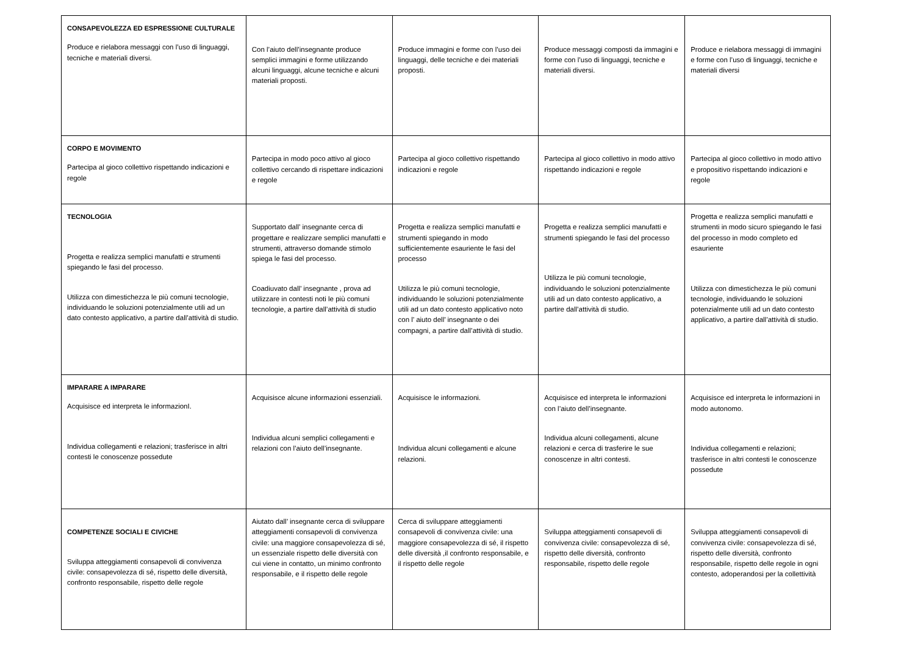| CONSAPEVOLEZZA ED ESPRESSIONE CULTURALE Produce e rielabora messaggi con l’uso di linguaggi, tecniche e materiali diversi. | Con l’aiuto dell’insegnante produce semplici immagini e forme utilizzando alcuni linguaggi, alcune tecniche e alcuni materiali proposti. | Produce immagini e forme con l’uso dei linguaggi, delle tecniche e dei materiali proposti. | Produce messaggi composti da immagini e forme con l’uso di linguaggi, tecniche e materiali diversi. | Produce e rielabora messaggi di immagini e forme con l’uso di linguaggi, tecniche e materiali diversi |
| CORPO E MOVIMENTO Partecipa al gioco collettivo rispettando indicazioni e regole | Partecipa in modo poco attivo al gioco collettivo cercando di rispettare indicazioni e regole | Partecipa al gioco collettivo rispettando indicazioni e regole | Partecipa al gioco collettivo in modo attivo rispettando indicazioni e regole | Partecipa al gioco collettivo in modo attivo e propositivo rispettando indicazioni e regole |
| TECNOLOGIA Progetta e realizza semplici manufatti e strumenti spiegando le fasi del processo. Utilizza con dimestichezza le più comuni tecnologie, individuando le soluzioni potenzialmente utili ad un dato contesto applicativo, a partire dall’attività di studio. | Supportato dall’ insegnante cerca di progettare e realizzare semplici manufatti e strumenti, attraverso domande stimolo spiega le fasi del processo. Coadiuvato dall’ insegnante , prova ad utilizzare in contesti noti le più comuni tecnologie, a partire dall’attività di studio | Progetta e realizza semplici manufatti e strumenti spiegando in modo sufficientemente esauriente le fasi del processo Utilizza le più comuni tecnologie, individuando le soluzioni potenzialmente utili ad un dato contesto applicativo noto con l’ aiuto dell’ insegnante o dei compagni, a partire dall’attività di studio. | Progetta e realizza semplici manufatti e strumenti spiegando le fasi del processo Utilizza le più comuni tecnologie, individuando le soluzioni potenzialmente utili ad un dato contesto applicativo, a partire dall’attività di studio. | Progetta e realizza semplici manufatti e strumenti in modo sicuro spiegando le fasi del processo in modo completo ed esauriente Utilizza con dimestichezza le più comuni tecnologie, individuando le soluzioni potenzialmente utili ad un dato contesto applicativo, a partire dall’attività di studio. |
| IMPARARE A IMPARARE Acquisisce ed interpreta le informazionI. Individua collegamenti e relazioni; trasferisce in altri contesti le conoscenze possedute | Acquisisce alcune informazioni essenziali. Individua alcuni semplici collegamenti e relazioni con l’aiuto dell’insegnante. | Acquisisce le informazioni. Individua alcuni collegamenti e alcune relazioni. | Acquisisce ed interpreta le informazioni con l’aiuto dell’insegnante. Individua alcuni collegamenti, alcune relazioni e cerca di trasferire le sue conoscenze in altri contesti. | Acquisisce ed interpreta le informazioni in modo autonomo. Individua collegamenti e relazioni; trasferisce in altri contesti le conoscenze possedute |
| COMPETENZE SOCIALI E CIVICHE Sviluppa atteggiamenti consapevoli di convivenza civile: consapevolezza di sé, rispetto delle diversità, confronto responsabile, rispetto delle regole | Aiutato dall’ insegnante cerca di sviluppare atteggiamenti consapevoli di convivenza civile: una maggiore consapevolezza di sé, un essenziale rispetto delle diversità con cui viene in contatto, un minimo confronto responsabile, e il rispetto delle regole | Cerca di sviluppare atteggiamenti consapevoli di convivenza civile: una maggiore consapevolezza di sé, il rispetto delle diversità ,il confronto responsabile, e il rispetto delle regole | Sviluppa atteggiamenti consapevoli di convivenza civile: consapevolezza di sé, rispetto delle diversità, confronto responsabile, rispetto delle regole | Sviluppa atteggiamenti consapevoli di convivenza civile: consapevolezza di sé, rispetto delle diversità, confronto responsabile, rispetto delle regole in ogni contesto, adoperandosi per la collettività |